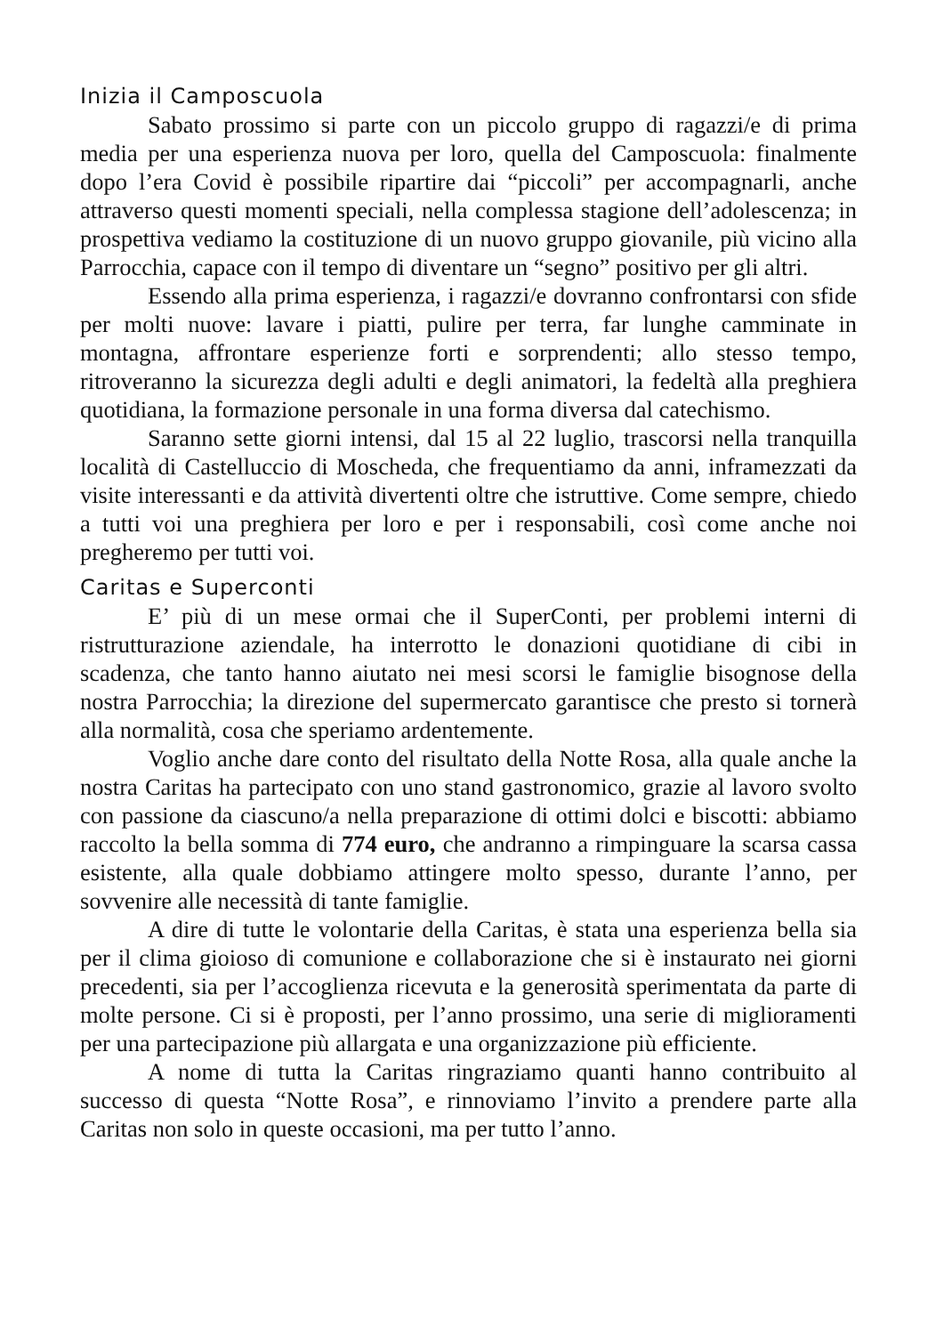Inizia il Camposcuola
Sabato prossimo si parte con un piccolo gruppo di ragazzi/e di prima media per una esperienza nuova per loro, quella del Camposcuola: finalmente dopo l’era Covid è possibile ripartire dai “piccoli” per accompagnarli, anche attraverso questi momenti speciali, nella complessa stagione dell’adolescenza; in prospettiva vediamo la costituzione di un nuovo gruppo giovanile, più vicino alla Parrocchia, capace con il tempo di diventare un “segno” positivo per gli altri.
Essendo alla prima esperienza, i ragazzi/e dovranno confrontarsi con sfide per molti nuove: lavare i piatti, pulire per terra, far lunghe camminate in montagna, affrontare esperienze forti e sorprendenti; allo stesso tempo, ritroveranno la sicurezza degli adulti e degli animatori, la fedeltà alla preghiera quotidiana, la formazione personale in una forma diversa dal catechismo.
Saranno sette giorni intensi, dal 15 al 22 luglio, trascorsi nella tranquilla località di Castelluccio di Moscheda, che frequentiamo da anni, inframezzati da visite interessanti e da attività divertenti oltre che istruttive. Come sempre, chiedo a tutti voi una preghiera per loro e per i responsabili, così come anche noi pregheremo per tutti voi.
Caritas e Superconti
E’ più di un mese ormai che il SuperConti, per problemi interni di ristrutturazione aziendale, ha interrotto le donazioni quotidiane di cibi in scadenza, che tanto hanno aiutato nei mesi scorsi le famiglie bisognose della nostra Parrocchia; la direzione del supermercato garantisce che presto si tornerà alla normalità, cosa che speriamo ardentemente.
Voglio anche dare conto del risultato della Notte Rosa, alla quale anche la nostra Caritas ha partecipato con uno stand gastronomico, grazie al lavoro svolto con passione da ciascuno/a nella preparazione di ottimi dolci e biscotti: abbiamo raccolto la bella somma di 774 euro, che andranno a rimpinguare la scarsa cassa esistente, alla quale dobbiamo attingere molto spesso, durante l’anno, per sovvenire alle necessità di tante famiglie.
A dire di tutte le volontarie della Caritas, è stata una esperienza bella sia per il clima gioioso di comunione e collaborazione che si è instaurato nei giorni precedenti, sia per l’accoglienza ricevuta e la generosità sperimentata da parte di molte persone. Ci si è proposti, per l’anno prossimo, una serie di miglioramenti per una partecipazione più allargata e una organizzazione più efficiente.
A nome di tutta la Caritas ringraziamo quanti hanno contribuito al successo di questa “Notte Rosa”, e rinnoviamo l’invito a prendere parte alla Caritas non solo in queste occasioni, ma per tutto l’anno.